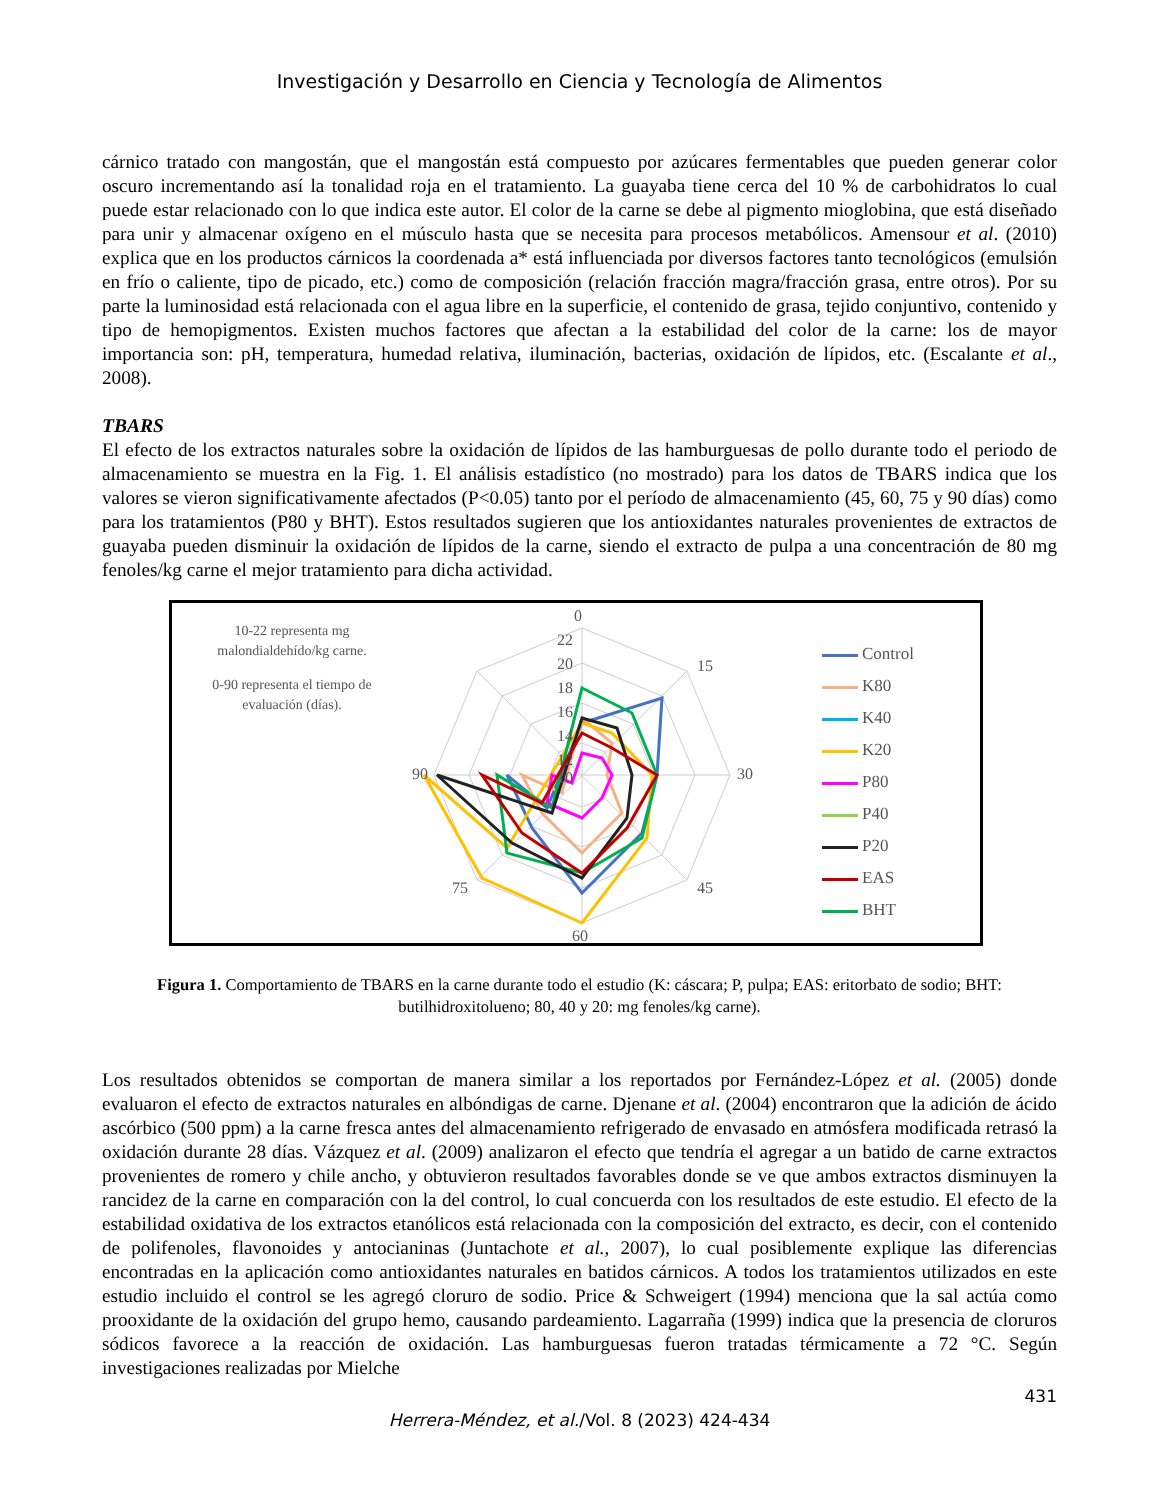Investigación y Desarrollo en Ciencia y Tecnología de Alimentos
cárnico tratado con mangostán, que el mangostán está compuesto por azúcares fermentables que pueden generar color oscuro incrementando así la tonalidad roja en el tratamiento. La guayaba tiene cerca del 10 % de carbohidratos lo cual puede estar relacionado con lo que indica este autor. El color de la carne se debe al pigmento mioglobina, que está diseñado para unir y almacenar oxígeno en el músculo hasta que se necesita para procesos metabólicos. Amensour et al. (2010) explica que en los productos cárnicos la coordenada a* está influenciada por diversos factores tanto tecnológicos (emulsión en frío o caliente, tipo de picado, etc.) como de composición (relación fracción magra/fracción grasa, entre otros). Por su parte la luminosidad está relacionada con el agua libre en la superficie, el contenido de grasa, tejido conjuntivo, contenido y tipo de hemopigmentos. Existen muchos factores que afectan a la estabilidad del color de la carne: los de mayor importancia son: pH, temperatura, humedad relativa, iluminación, bacterias, oxidación de lípidos, etc. (Escalante et al., 2008).
TBARS
El efecto de los extractos naturales sobre la oxidación de lípidos de las hamburguesas de pollo durante todo el periodo de almacenamiento se muestra en la Fig. 1. El análisis estadístico (no mostrado) para los datos de TBARS indica que los valores se vieron significativamente afectados (P<0.05) tanto por el período de almacenamiento (45, 60, 75 y 90 días) como para los tratamientos (P80 y BHT). Estos resultados sugieren que los antioxidantes naturales provenientes de extractos de guayaba pueden disminuir la oxidación de lípidos de la carne, siendo el extracto de pulpa a una concentración de 80 mg fenoles/kg carne el mejor tratamiento para dicha actividad.
10-22 representa mg malondialdehído/kg carne.
0-90 representa el tiempo de evaluación (días).
0
15
30
45
60
75
90
22
20
18
16
14
12
10
Control
K80
K40
K20
P80
P40
P20
EAS
BHT
Figura 1. Comportamiento de TBARS en la carne durante todo el estudio (K: cáscara; P, pulpa; EAS: eritorbato de sodio; BHT: butilhidroxitolueno; 80, 40 y 20: mg fenoles/kg carne).
Los resultados obtenidos se comportan de manera similar a los reportados por Fernández-López et al. (2005) donde evaluaron el efecto de extractos naturales en albóndigas de carne. Djenane et al. (2004) encontraron que la adición de ácido ascórbico (500 ppm) a la carne fresca antes del almacenamiento refrigerado de envasado en atmósfera modificada retrasó la oxidación durante 28 días. Vázquez et al. (2009) analizaron el efecto que tendría el agregar a un batido de carne extractos provenientes de romero y chile ancho, y obtuvieron resultados favorables donde se ve que ambos extractos disminuyen la rancidez de la carne en comparación con la del control, lo cual concuerda con los resultados de este estudio. El efecto de la estabilidad oxidativa de los extractos etanólicos está relacionada con la composición del extracto, es decir, con el contenido de polifenoles, flavonoides y antocianinas (Juntachote et al., 2007), lo cual posiblemente explique las diferencias encontradas en la aplicación como antioxidantes naturales en batidos cárnicos. A todos los tratamientos utilizados en este estudio incluido el control se les agregó cloruro de sodio. Price & Schweigert (1994) menciona que la sal actúa como prooxidante de la oxidación del grupo hemo, causando pardeamiento. Lagarraña (1999) indica que la presencia de cloruros sódicos favorece a la reacción de oxidación. Las hamburguesas fueron tratadas térmicamente a 72 °C. Según investigaciones realizadas por Mielche
431
Herrera-Méndez, et al./Vol. 8 (2023) 424-434